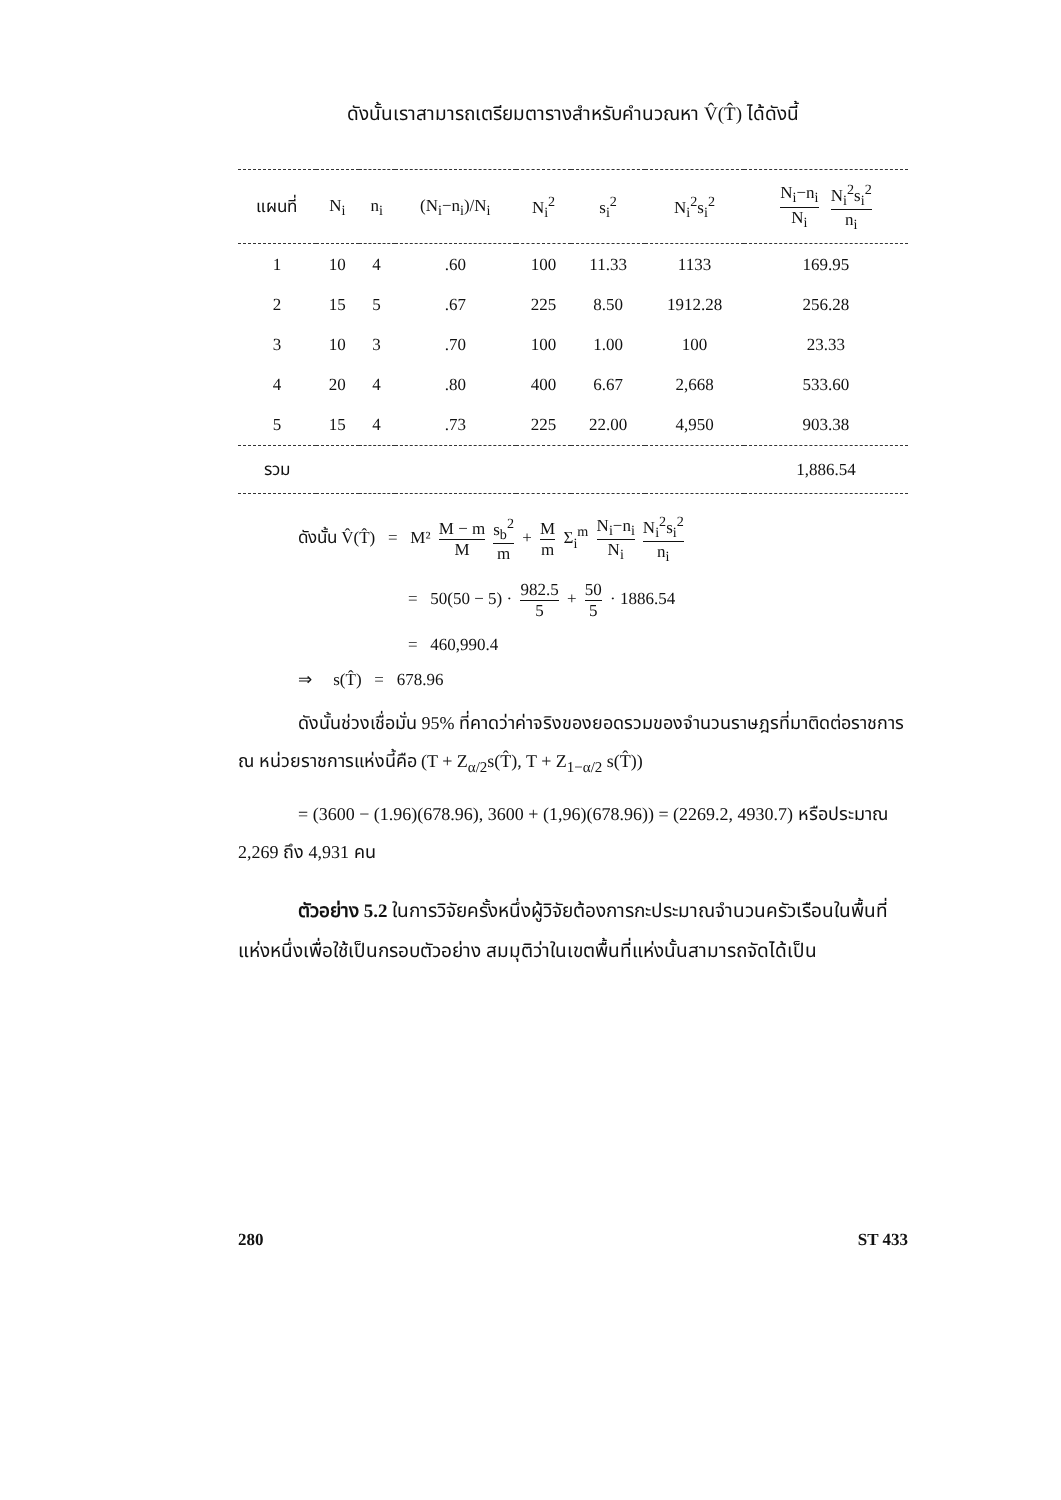ดังนั้นเราสามารถเตรียมตารางสำหรับคำนวณหา V̂(T̂) ได้ดังนี้
| แผนที่ | N<sub>i</sub> | n<sub>i</sub> | (N<sub>i</sub>−n<sub>i</sub>)/N<sub>i</sub> | N<sub>i</sub><sup>2</sup> | s<sub>i</sub><sup>2</sup> | N<sub>i</sub><sup>2</sup>s<sub>i</sub><sup>2</sup> | N<sub>i</sub>−n<sub>i</sub> N<sub>i</sub> N<sub>i</sub><sup>2</sup>s<sub>i</sub><sup>2</sup> n<sub>i</sub> |
| --- | --- | --- | --- | --- | --- | --- | --- |
| 1 | 10 | 4 | .60 | 100 | 11.33 | 1133 | 169.95 |
| 2 | 15 | 5 | .67 | 225 | 8.50 | 1912.28 | 256.28 |
| 3 | 10 | 3 | .70 | 100 | 1.00 | 100 | 23.33 |
| 4 | 20 | 4 | .80 | 400 | 6.67 | 2,668 | 533.60 |
| 5 | 15 | 4 | .73 | 225 | 22.00 | 4,950 | 903.38 |
| รวม | | | | | | | 1,886.54 |
ดังนั้น V̂(T̂) = M² M − m M s<sub>b</sub><sup>2</sup> m + M m Σ<sub>i</sub><sup>m</sup> N<sub>i</sub>−n<sub>i</sub> N<sub>i</sub> N<sub>i</sub><sup>2</sup>s<sub>i</sub><sup>2</sup> n<sub>i</sub>
= 50(50 − 5) · 982.5 5 + 50 5 · 1886.54
= 460,990.4
⇒ s(T̂) = 678.96
ดังนั้นช่วงเชื่อมั่น 95% ที่คาดว่าค่าจริงของยอดรวมของจำนวนราษฎรที่มาติดต่อราชการ ณ หน่วยราชการแห่งนี้คือ (T + Z<sub>α/2</sub>s(T̂), T + Z<sub>1−α/2</sub> s(T̂))
= (3600 − (1.96)(678.96), 3600 + (1,96)(678.96)) = (2269.2, 4930.7) หรือประมาณ 2,269 ถึง 4,931 คน
ตัวอย่าง 5.2 ในการวิจัยครั้งหนึ่งผู้วิจัยต้องการกะประมาณจำนวนครัวเรือนในพื้นที่แห่งหนึ่งเพื่อใช้เป็นกรอบตัวอย่าง สมมุติว่าในเขตพื้นที่แห่งนั้นสามารถจัดได้เป็น
280 ST 433